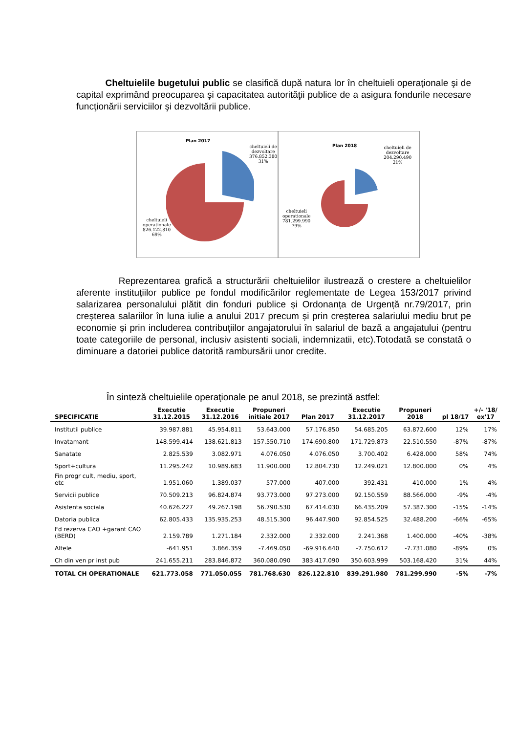Cheltuielile bugetului public se clasifică după natura lor în cheltuieli operaţionale şi de capital exprimând preocuparea şi capacitatea autorităţii publice de a asigura fondurile necesare funcţionării serviciilor şi dezvoltării publice.
Plan 2017
cheltuieli de
dezvoltare
376.852.380
31%
cheltuieli
operationale
826.122.810
69%
Plan 2018
cheltuieli de
dezvoltare
204.290.490
21%
cheltuieli
operationale
781.299.990
79%
Reprezentarea grafică a structurării cheltuielilor ilustrează o crestere a cheltuielilor aferente instituțiilor publice pe fondul modificărilor reglementate de Legea 153/2017 privind salarizarea personalului plătit din fonduri publice și Ordonanța de Urgență nr.79/2017, prin creșterea salariilor în luna iulie a anului 2017 precum și prin creșterea salariului mediu brut pe economie și prin includerea contribuțiilor angajatorului în salariul de bază a angajatului (pentru toate categoriile de personal, inclusiv asistenti sociali, indemnizatii, etc).Totodată se constată o diminuare a datoriei publice datorită rambursării unor credite.
În sinteză cheltuielile operaţionale pe anul 2018, se prezintă astfel:
| SPECIFICATIE | Executie 31.12.2015 | Executie 31.12.2016 | Propuneri initiale 2017 | Plan 2017 | Executie 31.12.2017 | Propuneri 2018 | pl 18/17 | +/- '18/ ex'17 |
| --- | --- | --- | --- | --- | --- | --- | --- | --- |
| Institutii publice | 39.987.881 | 45.954.811 | 53.643.000 | 57.176.850 | 54.685.205 | 63.872.600 | 12% | 17% |
| Invatamant | 148.599.414 | 138.621.813 | 157.550.710 | 174.690.800 | 171.729.873 | 22.510.550 | -87% | -87% |
| Sanatate | 2.825.539 | 3.082.971 | 4.076.050 | 4.076.050 | 3.700.402 | 6.428.000 | 58% | 74% |
| Sport+cultura | 11.295.242 | 10.989.683 | 11.900.000 | 12.804.730 | 12.249.021 | 12.800.000 | 0% | 4% |
| Fin progr cult, mediu, sport, etc | 1.951.060 | 1.389.037 | 577.000 | 407.000 | 392.431 | 410.000 | 1% | 4% |
| Servicii publice | 70.509.213 | 96.824.874 | 93.773.000 | 97.273.000 | 92.150.559 | 88.566.000 | -9% | -4% |
| Asistenta sociala | 40.626.227 | 49.267.198 | 56.790.530 | 67.414.030 | 66.435.209 | 57.387.300 | -15% | -14% |
| Datoria publica | 62.805.433 | 135.935.253 | 48.515.300 | 96.447.900 | 92.854.525 | 32.488.200 | -66% | -65% |
| Fd rezerva CAO +garant CAO (BERD) | 2.159.789 | 1.271.184 | 2.332.000 | 2.332.000 | 2.241.368 | 1.400.000 | -40% | -38% |
| Altele | -641.951 | 3.866.359 | -7.469.050 | -69.916.640 | -7.750.612 | -7.731.080 | -89% | 0% |
| Ch din ven pr inst pub | 241.655.211 | 283.846.872 | 360.080.090 | 383.417.090 | 350.603.999 | 503.168.420 | 31% | 44% |
| TOTAL CH OPERATIONALE | 621.773.058 | 771.050.055 | 781.768.630 | 826.122.810 | 839.291.980 | 781.299.990 | -5% | -7% |